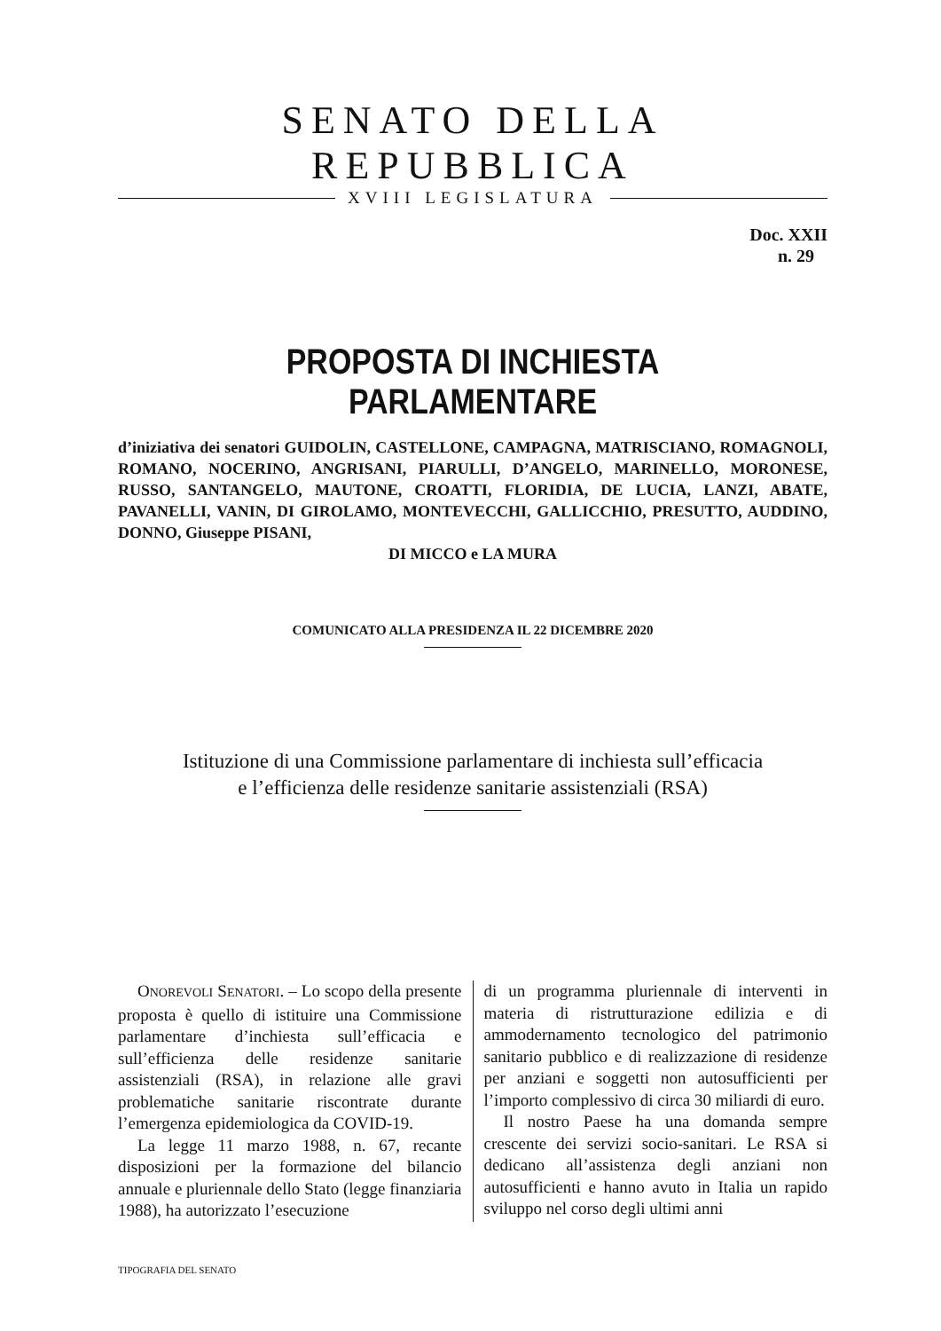SENATO DELLA REPUBBLICA
XVIII LEGISLATURA
Doc. XXII
n. 29
PROPOSTA DI INCHIESTA PARLAMENTARE
d’iniziativa dei senatori GUIDOLIN, CASTELLONE, CAMPAGNA, MATRISCIANO, ROMAGNOLI, ROMANO, NOCERINO, ANGRISANI, PIARULLI, D’ANGELO, MARINELLO, MORONESE, RUSSO, SANTANGELO, MAUTONE, CROATTI, FLORIDIA, DE LUCIA, LANZI, ABATE, PAVANELLI, VANIN, DI GIROLAMO, MONTEVECCHI, GALLICCHIO, PRESUTTO, AUDDINO, DONNO, Giuseppe PISANI,
DI MICCO e LA MURA
COMUNICATO ALLA PRESIDENZA IL 22 DICEMBRE 2020
Istituzione di una Commissione parlamentare di inchiesta sull’efficacia
e l’efficienza delle residenze sanitarie assistenziali (RSA)
ONOREVOLI SENATORI. – Lo scopo della presente proposta è quello di istituire una Commissione parlamentare d’inchiesta sull’efficacia e sull’efficienza delle residenze sanitarie assistenziali (RSA), in relazione alle gravi problematiche sanitarie riscontrate durante l’emergenza epidemiologica da COVID-19.
La legge 11 marzo 1988, n. 67, recante disposizioni per la formazione del bilancio annuale e pluriennale dello Stato (legge finanziaria 1988), ha autorizzato l’esecuzione
di un programma pluriennale di interventi in materia di ristrutturazione edilizia e di ammodernamento tecnologico del patrimonio sanitario pubblico e di realizzazione di residenze per anziani e soggetti non autosufficienti per l’importo complessivo di circa 30 miliardi di euro.
Il nostro Paese ha una domanda sempre crescente dei servizi socio-sanitari. Le RSA si dedicano all’assistenza degli anziani non autosufficienti e hanno avuto in Italia un rapido sviluppo nel corso degli ultimi anni
TIPOGRAFIA DEL SENATO